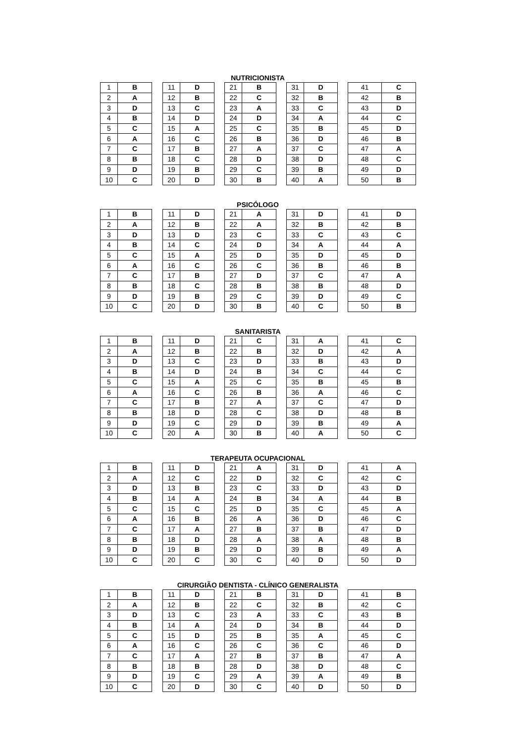NUTRICIONISTA
| 1 | B | | 11 | D | | 21 | B | | 31 | D | | 41 | C |
| 2 | A | | 12 | B | | 22 | C | | 32 | B | | 42 | B |
| 3 | D | | 13 | C | | 23 | A | | 33 | C | | 43 | D |
| 4 | B | | 14 | D | | 24 | D | | 34 | A | | 44 | C |
| 5 | C | | 15 | A | | 25 | C | | 35 | B | | 45 | D |
| 6 | A | | 16 | C | | 26 | B | | 36 | D | | 46 | B |
| 7 | C | | 17 | B | | 27 | A | | 37 | C | | 47 | A |
| 8 | B | | 18 | C | | 28 | D | | 38 | D | | 48 | C |
| 9 | D | | 19 | B | | 29 | C | | 39 | B | | 49 | D |
| 10 | C | | 20 | D | | 30 | B | | 40 | A | | 50 | B |
PSICÓLOGO
| 1 | B | | 11 | D | | 21 | A | | 31 | D | | 41 | D |
| 2 | A | | 12 | B | | 22 | A | | 32 | B | | 42 | B |
| 3 | D | | 13 | D | | 23 | C | | 33 | C | | 43 | C |
| 4 | B | | 14 | C | | 24 | D | | 34 | A | | 44 | A |
| 5 | C | | 15 | A | | 25 | D | | 35 | D | | 45 | D |
| 6 | A | | 16 | C | | 26 | C | | 36 | B | | 46 | B |
| 7 | C | | 17 | B | | 27 | D | | 37 | C | | 47 | A |
| 8 | B | | 18 | C | | 28 | B | | 38 | B | | 48 | D |
| 9 | D | | 19 | B | | 29 | C | | 39 | D | | 49 | C |
| 10 | C | | 20 | D | | 30 | B | | 40 | C | | 50 | B |
SANITARISTA
| 1 | B | | 11 | D | | 21 | C | | 31 | A | | 41 | C |
| 2 | A | | 12 | B | | 22 | B | | 32 | D | | 42 | A |
| 3 | D | | 13 | C | | 23 | D | | 33 | B | | 43 | D |
| 4 | B | | 14 | D | | 24 | B | | 34 | C | | 44 | C |
| 5 | C | | 15 | A | | 25 | C | | 35 | B | | 45 | B |
| 6 | A | | 16 | C | | 26 | B | | 36 | A | | 46 | C |
| 7 | C | | 17 | B | | 27 | A | | 37 | C | | 47 | D |
| 8 | B | | 18 | D | | 28 | C | | 38 | D | | 48 | B |
| 9 | D | | 19 | C | | 29 | D | | 39 | B | | 49 | A |
| 10 | C | | 20 | A | | 30 | B | | 40 | A | | 50 | C |
TERAPEUTA OCUPACIONAL
| 1 | B | | 11 | D | | 21 | A | | 31 | D | | 41 | A |
| 2 | A | | 12 | C | | 22 | D | | 32 | C | | 42 | C |
| 3 | D | | 13 | B | | 23 | C | | 33 | D | | 43 | D |
| 4 | B | | 14 | A | | 24 | B | | 34 | A | | 44 | B |
| 5 | C | | 15 | C | | 25 | D | | 35 | C | | 45 | A |
| 6 | A | | 16 | B | | 26 | A | | 36 | D | | 46 | C |
| 7 | C | | 17 | A | | 27 | B | | 37 | B | | 47 | D |
| 8 | B | | 18 | D | | 28 | A | | 38 | A | | 48 | B |
| 9 | D | | 19 | B | | 29 | D | | 39 | B | | 49 | A |
| 10 | C | | 20 | C | | 30 | C | | 40 | D | | 50 | D |
CIRURGIÃO DENTISTA - CLÍNICO GENERALISTA
| 1 | B | | 11 | D | | 21 | B | | 31 | D | | 41 | B |
| 2 | A | | 12 | B | | 22 | C | | 32 | B | | 42 | C |
| 3 | D | | 13 | C | | 23 | A | | 33 | C | | 43 | B |
| 4 | B | | 14 | A | | 24 | D | | 34 | B | | 44 | D |
| 5 | C | | 15 | D | | 25 | B | | 35 | A | | 45 | C |
| 6 | A | | 16 | C | | 26 | C | | 36 | C | | 46 | D |
| 7 | C | | 17 | A | | 27 | B | | 37 | B | | 47 | A |
| 8 | B | | 18 | B | | 28 | D | | 38 | D | | 48 | C |
| 9 | D | | 19 | C | | 29 | A | | 39 | A | | 49 | B |
| 10 | C | | 20 | D | | 30 | C | | 40 | D | | 50 | D |